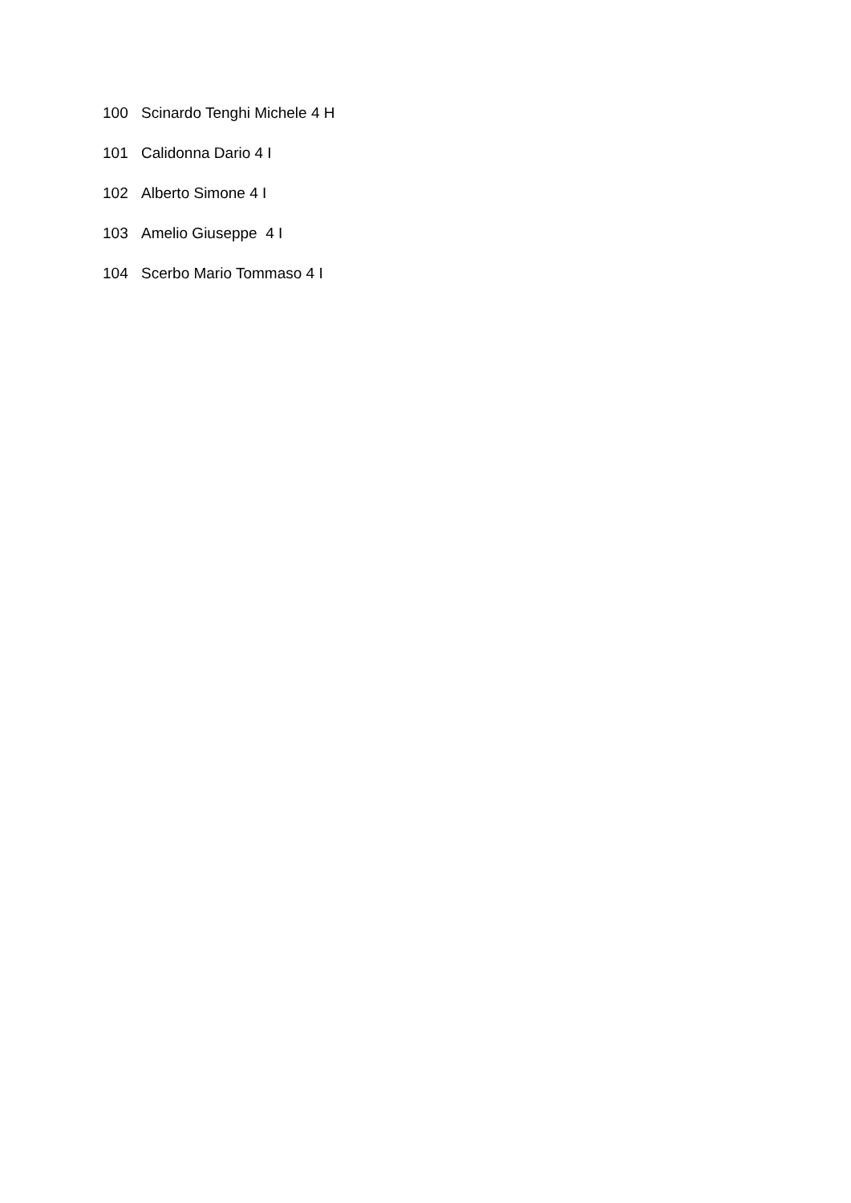100 Scinardo Tenghi Michele 4 H
101 Calidonna Dario 4 I
102 Alberto Simone 4 I
103 Amelio Giuseppe 4 I
104 Scerbo Mario Tommaso 4 I